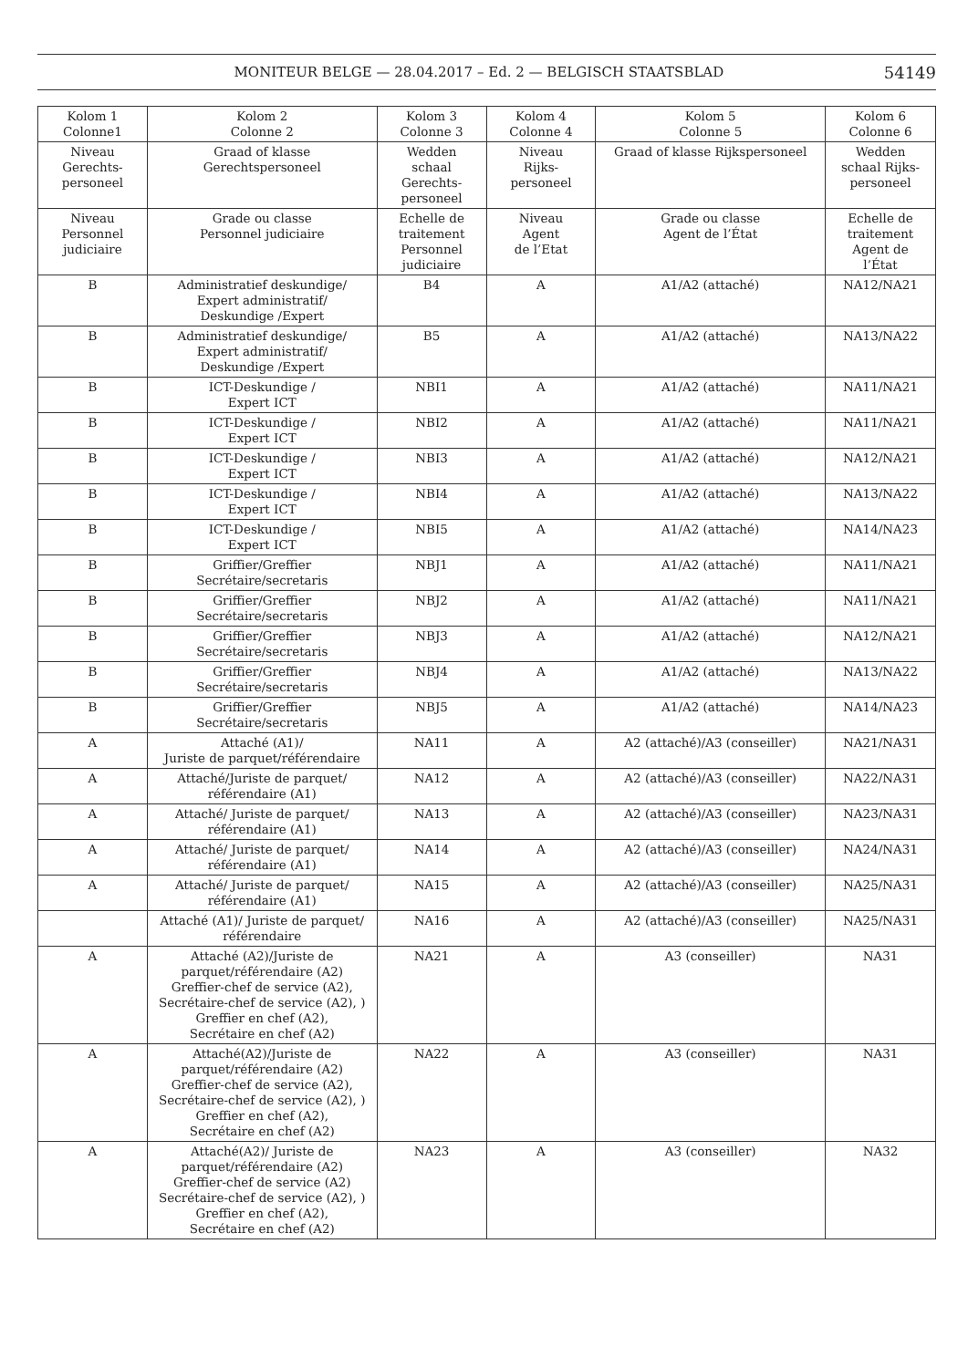MONITEUR BELGE — 28.04.2017 – Ed. 2 — BELGISCH STAATSBLAD 54149
| Kolom 1 Colonne1 | Kolom 2 Colonne 2 | Kolom 3 Colonne 3 | Kolom 4 Colonne 4 | Kolom 5 Colonne 5 | Kolom 6 Colonne 6 |
| --- | --- | --- | --- | --- | --- |
| Niveau Gerechts- personeel | Graad of klasse Gerechtspersoneel | Wedden schaal Gerechts- personeel | Niveau Rijks- personeel | Graad of klasse Rijkspersoneel | Wedden schaal Rijks- personeel |
| Niveau Personnel judiciaire | Grade ou classe Personnel judiciaire | Echelle de traitement Personnel judiciaire | Niveau Agent de l’Etat | Grade ou classe Agent de l’État | Echelle de traitement Agent de l’État |
| B | Administratief deskundige/ Expert administratif/ Deskundige /Expert | B4 | A | A1/A2 (attaché) | NA12/NA21 |
| B | Administratief deskundige/ Expert administratif/ Deskundige /Expert | B5 | A | A1/A2 (attaché) | NA13/NA22 |
| B | ICT-Deskundige / Expert ICT | NBI1 | A | A1/A2 (attaché) | NA11/NA21 |
| B | ICT-Deskundige / Expert ICT | NBI2 | A | A1/A2 (attaché) | NA11/NA21 |
| B | ICT-Deskundige / Expert ICT | NBI3 | A | A1/A2 (attaché) | NA12/NA21 |
| B | ICT-Deskundige / Expert ICT | NBI4 | A | A1/A2 (attaché) | NA13/NA22 |
| B | ICT-Deskundige / Expert ICT | NBI5 | A | A1/A2 (attaché) | NA14/NA23 |
| B | Griffier/Greffier Secrétaire/secretaris | NBJ1 | A | A1/A2 (attaché) | NA11/NA21 |
| B | Griffier/Greffier Secrétaire/secretaris | NBJ2 | A | A1/A2 (attaché) | NA11/NA21 |
| B | Griffier/Greffier Secrétaire/secretaris | NBJ3 | A | A1/A2 (attaché) | NA12/NA21 |
| B | Griffier/Greffier Secrétaire/secretaris | NBJ4 | A | A1/A2 (attaché) | NA13/NA22 |
| B | Griffier/Greffier Secrétaire/secretaris | NBJ5 | A | A1/A2 (attaché) | NA14/NA23 |
| A | Attaché (A1)/ Juriste de parquet/référendaire | NA11 | A | A2 (attaché)/A3 (conseiller) | NA21/NA31 |
| A | Attaché/Juriste de parquet/ référendaire (A1) | NA12 | A | A2 (attaché)/A3 (conseiller) | NA22/NA31 |
| A | Attaché/ Juriste de parquet/ référendaire (A1) | NA13 | A | A2 (attaché)/A3 (conseiller) | NA23/NA31 |
| A | Attaché/ Juriste de parquet/ référendaire (A1) | NA14 | A | A2 (attaché)/A3 (conseiller) | NA24/NA31 |
| A | Attaché/ Juriste de parquet/ référendaire (A1) | NA15 | A | A2 (attaché)/A3 (conseiller) | NA25/NA31 |
| | Attaché (A1)/ Juriste de parquet/ référendaire | NA16 | A | A2 (attaché)/A3 (conseiller) | NA25/NA31 |
| A | Attaché (A2)/Juriste de parquet/référendaire (A2) Greffier-chef de service (A2), Secrétaire-chef de service (A2), ) Greffier en chef (A2), Secrétaire en chef (A2) | NA21 | A | A3 (conseiller) | NA31 |
| A | Attaché(A2)/Juriste de parquet/référendaire (A2) Greffier-chef de service (A2), Secrétaire-chef de service (A2), ) Greffier en chef (A2), Secrétaire en chef (A2) | NA22 | A | A3 (conseiller) | NA31 |
| A | Attaché(A2)/ Juriste de parquet/référendaire (A2) Greffier-chef de service (A2) Secrétaire-chef de service (A2), ) Greffier en chef (A2), Secrétaire en chef (A2) | NA23 | A | A3 (conseiller) | NA32 |